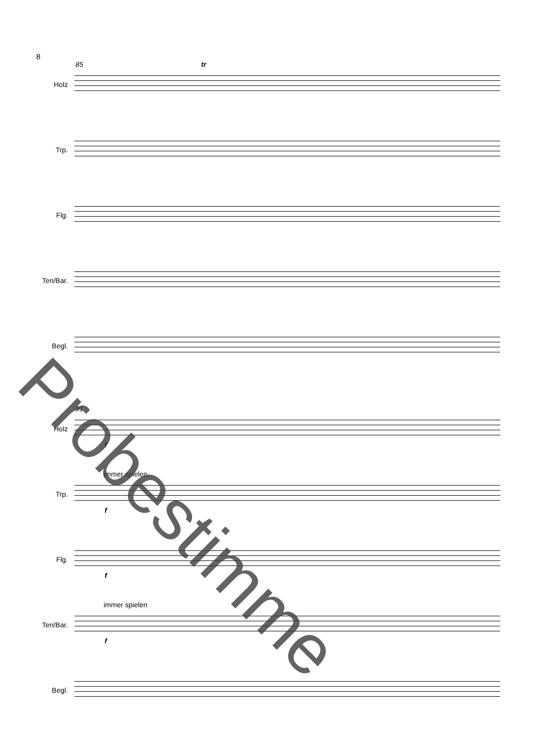8
85
Holz
tr
Trp.
Flg.
Ten/Bar.
Begl.
91
Holz
f
immer spielen
Trp.
f
Flg.
f
immer spielen
Ten/Bar.
f
Begl.
Probestimme